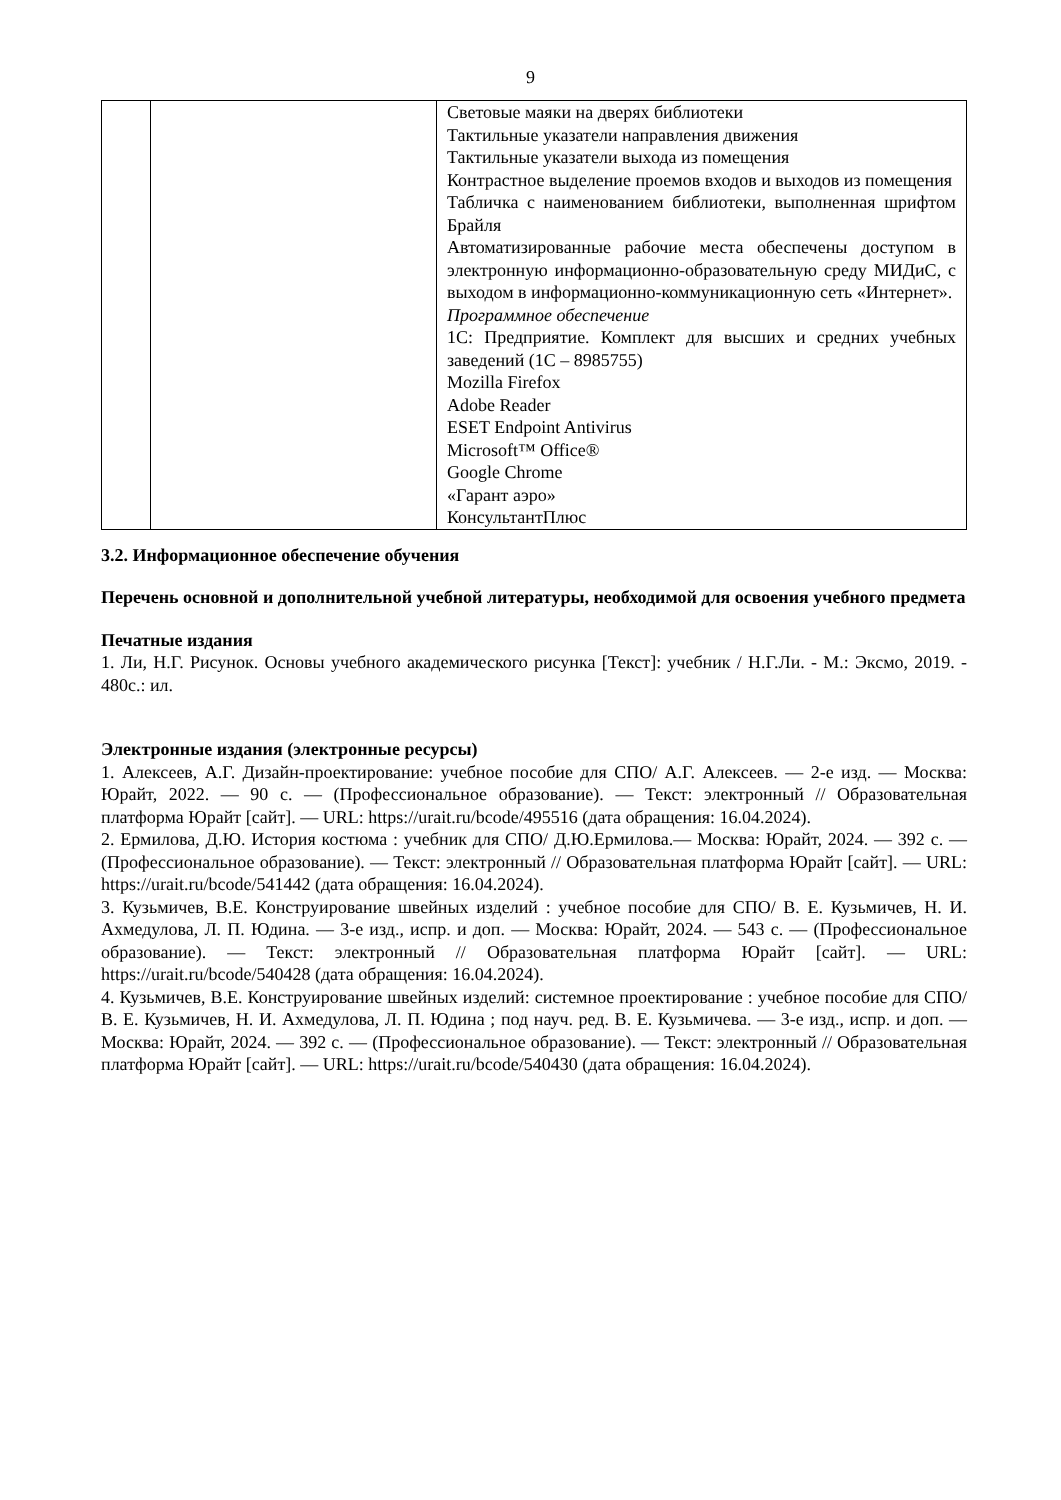9
| | | Световые маяки на дверях библиотеки Тактильные указатели направления движения Тактильные указатели выхода из помещения Контрастное выделение проемов входов и выходов из помещения Табличка с наименованием библиотеки, выполненная шрифтом Брайля Автоматизированные рабочие места обеспечены доступом в электронную информационно-образовательную среду МИДиС, с выходом в информационно-коммуникационную сеть «Интернет». Программное обеспечение 1С: Предприятие. Комплект для высших и средних учебных заведений (1С – 8985755) Mozilla Firefox Adobe Reader ESET Endpoint Antivirus Microsoft™ Office® Google Chrome «Гарант аэро» КонсультантПлюс |
3.2. Информационное обеспечение обучения
Перечень основной и дополнительной учебной литературы, необходимой для освоения учебного предмета
Печатные издания
1. Ли, Н.Г. Рисунок. Основы учебного академического рисунка [Текст]: учебник / Н.Г.Ли. - М.: Эксмо, 2019. - 480с.: ил.
Электронные издания (электронные ресурсы)
1. Алексеев, А.Г. Дизайн-проектирование: учебное пособие для СПО/ А.Г. Алексеев. — 2-е изд. — Москва: Юрайт, 2022. — 90 с. — (Профессиональное образование). — Текст: электронный // Образовательная платформа Юрайт [сайт]. — URL: https://urait.ru/bcode/495516 (дата обращения: 16.04.2024).
2. Ермилова, Д.Ю. История костюма : учебник для СПО/ Д.Ю.Ермилова.— Москва: Юрайт, 2024. — 392 с. — (Профессиональное образование). — Текст: электронный // Образовательная платформа Юрайт [сайт]. — URL: https://urait.ru/bcode/541442 (дата обращения: 16.04.2024).
3. Кузьмичев, В.Е. Конструирование швейных изделий : учебное пособие для СПО/ В. Е. Кузьмичев, Н. И. Ахмедулова, Л. П. Юдина. — 3-е изд., испр. и доп. — Москва: Юрайт, 2024. — 543 с. — (Профессиональное образование). — Текст: электронный // Образовательная платформа Юрайт [сайт]. — URL: https://urait.ru/bcode/540428 (дата обращения: 16.04.2024).
4. Кузьмичев, В.Е. Конструирование швейных изделий: системное проектирование : учебное пособие для СПО/ В. Е. Кузьмичев, Н. И. Ахмедулова, Л. П. Юдина ; под науч. ред. В. Е. Кузьмичева. — 3-е изд., испр. и доп. — Москва: Юрайт, 2024. — 392 с. — (Профессиональное образование). — Текст: электронный // Образовательная платформа Юрайт [сайт]. — URL: https://urait.ru/bcode/540430 (дата обращения: 16.04.2024).